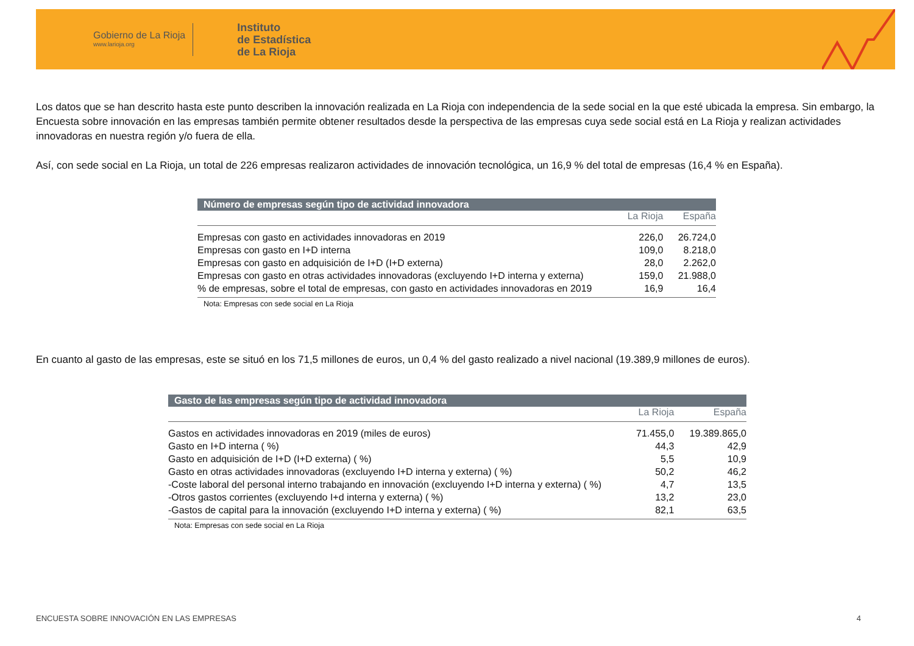Gobierno de La Rioja
www.larioja.org
Instituto
de Estadística
de La Rioja
Los datos que se han descrito hasta este punto describen la innovación realizada en La Rioja con independencia de la sede social en la que esté ubicada la empresa. Sin embargo, la Encuesta sobre innovación en las empresas también permite obtener resultados desde la perspectiva de las empresas cuya sede social está en La Rioja y realizan actividades innovadoras en nuestra región y/o fuera de ella.
Así, con sede social en La Rioja, un total de 226 empresas realizaron actividades de innovación tecnológica, un 16,9 % del total de empresas (16,4 % en España).
Número de empresas según tipo de actividad innovadora
| | La Rioja | España |
| --- | --- | --- |
| Empresas con gasto en actividades innovadoras en 2019 | 226,0 | 26.724,0 |
| Empresas con gasto en I+D interna | 109,0 | 8.218,0 |
| Empresas con gasto en adquisición de I+D (I+D externa) | 28,0 | 2.262,0 |
| Empresas con gasto en otras actividades innovadoras (excluyendo I+D interna y externa) | 159,0 | 21.988,0 |
| % de empresas, sobre el total de empresas, con gasto en actividades innovadoras en 2019 | 16,9 | 16,4 |
Nota: Empresas con sede social en La Rioja
En cuanto al gasto de las empresas, este se situó en los 71,5 millones de euros, un 0,4 % del gasto realizado a nivel nacional (19.389,9 millones de euros).
Gasto de las empresas según tipo de actividad innovadora
| | La Rioja | España |
| --- | --- | --- |
| Gastos en actividades innovadoras en 2019 (miles de euros) | 71.455,0 | 19.389.865,0 |
| Gasto en I+D interna ( %) | 44,3 | 42,9 |
| Gasto en adquisición de I+D (I+D externa) ( %) | 5,5 | 10,9 |
| Gasto en otras actividades innovadoras (excluyendo I+D interna y externa) ( %) | 50,2 | 46,2 |
| -Coste laboral del personal interno trabajando en innovación (excluyendo I+D interna y externa) ( %) | 4,7 | 13,5 |
| -Otros gastos corrientes (excluyendo I+d interna y externa) ( %) | 13,2 | 23,0 |
| -Gastos de capital para la innovación (excluyendo I+D interna y externa) ( %) | 82,1 | 63,5 |
Nota: Empresas con sede social en La Rioja
ENCUESTA SOBRE INNOVACIÓN EN LAS EMPRESAS 4